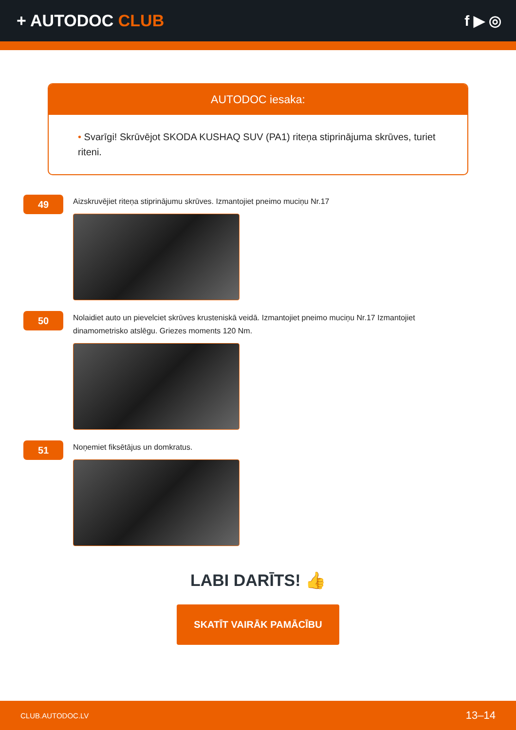+ AUTODOC CLUB f ▶ ◎
AUTODOC iesaka:
• Svarīgi! Skrūvējot SKODA KUSHAQ SUV (PA1) riteņa stiprinājuma skrūves, turiet riteni.
49
Aizskruvējiet riteņa stiprinājumu skrūves. Izmantojiet pneimo muciņu Nr.17
50
Nolaidiet auto un pievelciet skrūves krusteniskā veidā. Izmantojiet pneimo muciņu Nr.17 Izmantojiet dinamometrisko atslēgu. Griezes moments 120 Nm.
51
Noņemiet fiksētājus un domkratus.
LABI DARĪTS! 👍
SKATĪT VAIRĀK PAMĀCĪBU
CLUB.AUTODOC.LV 13–14